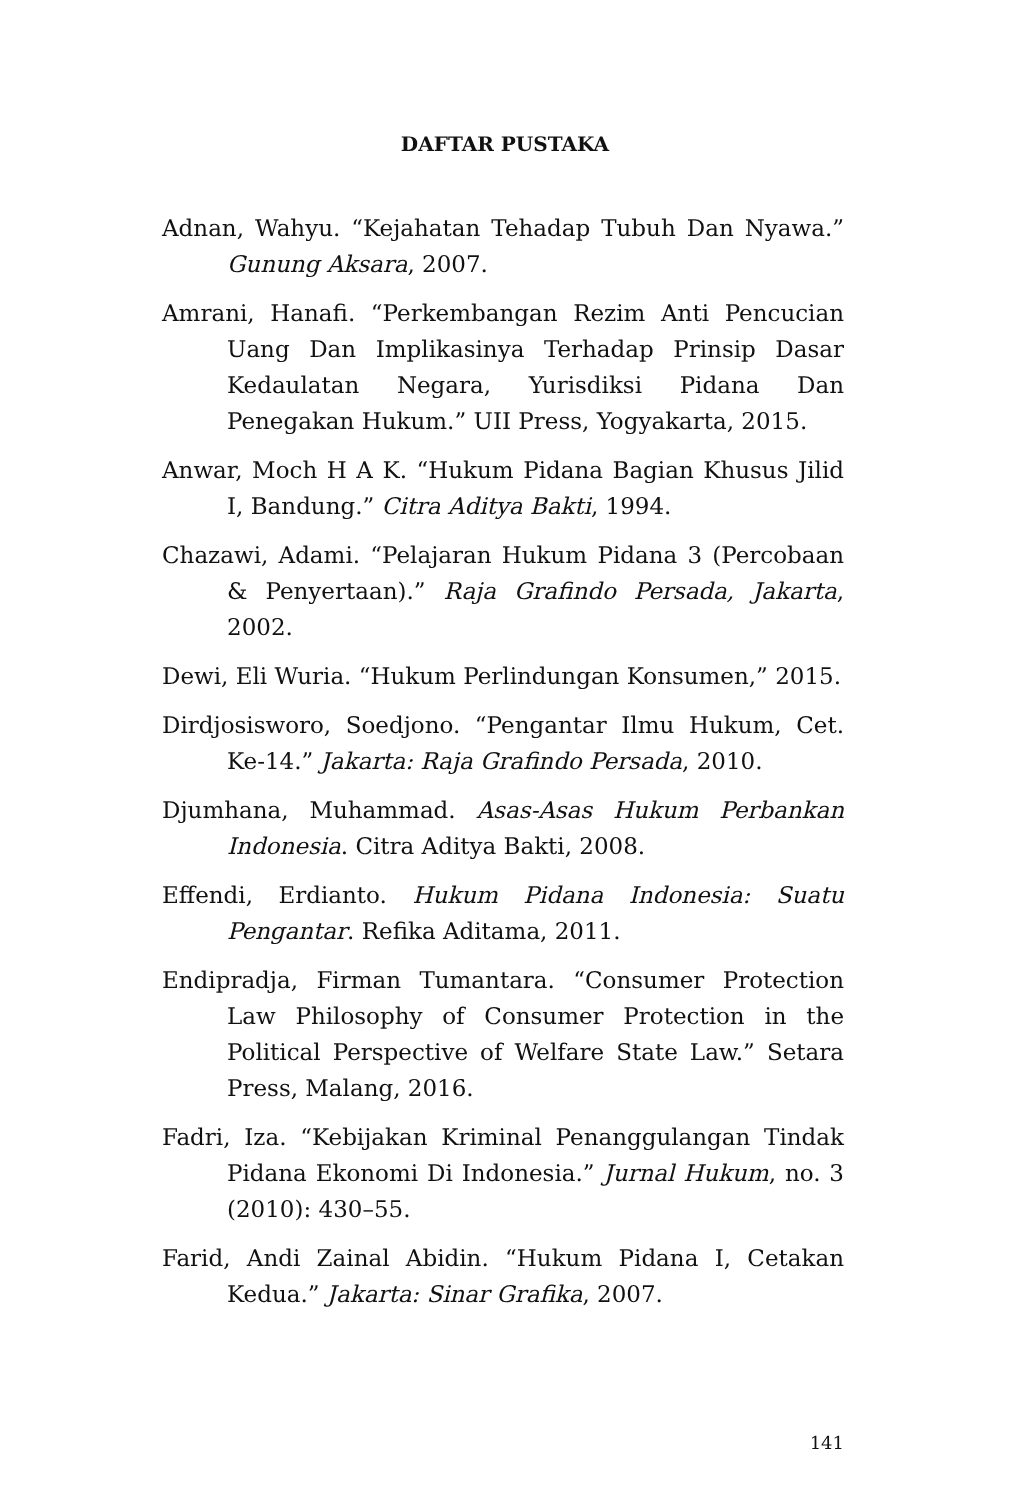DAFTAR PUSTAKA
Adnan, Wahyu. “Kejahatan Tehadap Tubuh Dan Nyawa.” Gunung Aksara, 2007.
Amrani, Hanafi. “Perkembangan Rezim Anti Pencucian Uang Dan Implikasinya Terhadap Prinsip Dasar Kedaulatan Negara, Yurisdiksi Pidana Dan Penegakan Hukum.” UII Press, Yogyakarta, 2015.
Anwar, Moch H A K. “Hukum Pidana Bagian Khusus Jilid I, Bandung.” Citra Aditya Bakti, 1994.
Chazawi, Adami. “Pelajaran Hukum Pidana 3 (Percobaan & Penyertaan).” Raja Grafindo Persada, Jakarta, 2002.
Dewi, Eli Wuria. “Hukum Perlindungan Konsumen,” 2015.
Dirdjosisworo, Soedjono. “Pengantar Ilmu Hukum, Cet. Ke-14.” Jakarta: Raja Grafindo Persada, 2010.
Djumhana, Muhammad. Asas-Asas Hukum Perbankan Indonesia. Citra Aditya Bakti, 2008.
Effendi, Erdianto. Hukum Pidana Indonesia: Suatu Pengantar. Refika Aditama, 2011.
Endipradja, Firman Tumantara. “Consumer Protection Law Philosophy of Consumer Protection in the Political Perspective of Welfare State Law.” Setara Press, Malang, 2016.
Fadri, Iza. “Kebijakan Kriminal Penanggulangan Tindak Pidana Ekonomi Di Indonesia.” Jurnal Hukum, no. 3 (2010): 430–55.
Farid, Andi Zainal Abidin. “Hukum Pidana I, Cetakan Kedua.” Jakarta: Sinar Grafika, 2007.
141